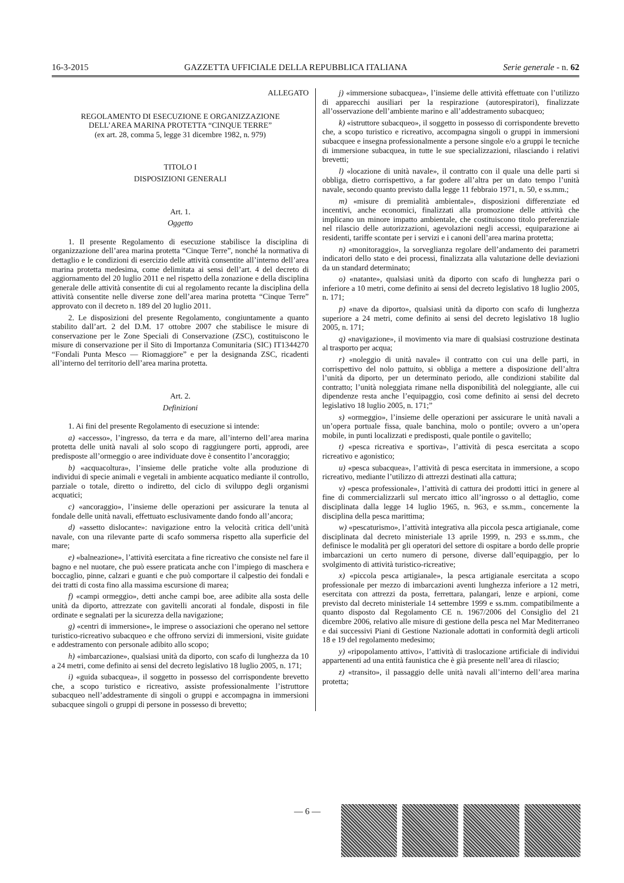16-3-2015 GAZZETTA UFFICIALE DELLA REPUBBLICA ITALIANA Serie generale - n. 62
ALLEGATO
REGOLAMENTO DI ESECUZIONE E ORGANIZZAZIONE
DELL’AREA MARINA PROTETTA “CINQUE TERRE”
(ex art. 28, comma 5, legge 31 dicembre 1982, n. 979)
TITOLO I
DISPOSIZIONI GENERALI
Art. 1.
Oggetto
1. Il presente Regolamento di esecuzione stabilisce la disciplina di organizzazione dell’area marina protetta “Cinque Terre”, nonché la normativa di dettaglio e le condizioni di esercizio delle attività consentite all’interno dell’area marina protetta medesima, come delimitata ai sensi dell’art. 4 del decreto di aggiornamento del 20 luglio 2011 e nel rispetto della zonazione e della disciplina generale delle attività consentite di cui al regolamento recante la disciplina della attività consentite nelle diverse zone dell’area marina protetta “Cinque Terre” approvato con il decreto n. 189 del 20 luglio 2011.
2. Le disposizioni del presente Regolamento, congiuntamente a quanto stabilito dall’art. 2 del D.M. 17 ottobre 2007 che stabilisce le misure di conservazione per le Zone Speciali di Conservazione (ZSC), costituiscono le misure di conservazione per il Sito di Importanza Comunitaria (SIC) IT1344270 “Fondali Punta Mesco — Riomaggiore” e per la designanda ZSC, ricadenti all’interno del territorio dell’area marina protetta.
Art. 2.
Definizioni
1. Ai fini del presente Regolamento di esecuzione si intende:
a) «accesso», l’ingresso, da terra e da mare, all’interno dell’area marina protetta delle unità navali al solo scopo di raggiungere porti, approdi, aree predisposte all’ormeggio o aree individuate dove è consentito l’ancoraggio;
b) «acquacoltura», l’insieme delle pratiche volte alla produzione di individui di specie animali e vegetali in ambiente acquatico mediante il controllo, parziale o totale, diretto o indiretto, del ciclo di sviluppo degli organismi acquatici;
c) «ancoraggio», l’insieme delle operazioni per assicurare la tenuta al fondale delle unità navali, effettuato esclusivamente dando fondo all’ancora;
d) «assetto dislocante»: navigazione entro la velocità critica dell’unità navale, con una rilevante parte di scafo sommersa rispetto alla superficie del mare;
e) «balneazione», l’attività esercitata a fine ricreativo che consiste nel fare il bagno e nel nuotare, che può essere praticata anche con l’impiego di maschera e boccaglio, pinne, calzari e guanti e che può comportare il calpestio dei fondali e dei tratti di costa fino alla massima escursione di marea;
f) «campi ormeggio», detti anche campi boe, aree adibite alla sosta delle unità da diporto, attrezzate con gavitelli ancorati al fondale, disposti in file ordinate e segnalati per la sicurezza della navigazione;
g) «centri di immersione», le imprese o associazioni che operano nel settore turistico-ricreativo subacqueo e che offrono servizi di immersioni, visite guidate e addestramento con personale adibito allo scopo;
h) «imbarcazione», qualsiasi unità da diporto, con scafo di lunghezza da 10 a 24 metri, come definito ai sensi del decreto legislativo 18 luglio 2005, n. 171;
i) «guida subacquea», il soggetto in possesso del corrispondente brevetto che, a scopo turistico e ricreativo, assiste professionalmente l’istruttore subacqueo nell’addestramente di singoli o gruppi e accompagna in immersioni subacquee singoli o gruppi di persone in possesso di brevetto;
j) «immersione subacquea», l’insieme delle attività effettuate con l’utilizzo di apparecchi ausiliari per la respirazione (autorespiratori), finalizzate all’osservazione dell’ambiente marino e all’addestramento subacqueo;
k) «istruttore subacqueo», il soggetto in possesso di corrispondente brevetto che, a scopo turistico e ricreativo, accompagna singoli o gruppi in immersioni subacquee e insegna professionalmente a persone singole e/o a gruppi le tecniche di immersione subacquea, in tutte le sue specializzazioni, rilasciando i relativi brevetti;
l) «locazione di unità navale», il contratto con il quale una delle parti si obbliga, dietro corrispettivo, a far godere all’altra per un dato tempo l’unità navale, secondo quanto previsto dalla legge 11 febbraio 1971, n. 50, e ss.mm.;
m) «misure di premialità ambientale», disposizioni differenziate ed incentivi, anche economici, finalizzati alla promozione delle attività che implicano un minore impatto ambientale, che costituiscono titolo preferenziale nel rilascio delle autorizzazioni, agevolazioni negli accessi, equiparazione ai residenti, tariffe scontate per i servizi e i canoni dell’area marina protetta;
n) «monitoraggio», la sorveglianza regolare dell’andamento dei parametri indicatori dello stato e dei processi, finalizzata alla valutazione delle deviazioni da un standard determinato;
o) «natante», qualsiasi unità da diporto con scafo di lunghezza pari o inferiore a 10 metri, come definito ai sensi del decreto legislativo 18 luglio 2005, n. 171;
p) «nave da diporto», qualsiasi unità da diporto con scafo di lunghezza superiore a 24 metri, come definito ai sensi del decreto legislativo 18 luglio 2005, n. 171;
q) «navigazione», il movimento via mare di qualsiasi costruzione destinata al trasporto per acqua;
r) «noleggio di unità navale» il contratto con cui una delle parti, in corrispettivo del nolo pattuito, si obbliga a mettere a disposizione dell’altra l’unità da diporto, per un determinato periodo, alle condizioni stabilite dal contratto; l’unità noleggiata rimane nella disponibilità del noleggiante, alle cui dipendenze resta anche l’equipaggio, così come definito ai sensi del decreto legislativo 18 luglio 2005, n. 171;”
s) «ormeggio», l’insieme delle operazioni per assicurare le unità navali a un’opera portuale fissa, quale banchina, molo o pontile; ovvero a un’opera mobile, in punti localizzati e predisposti, quale pontile o gavitello;
t) «pesca ricreativa e sportiva», l’attività di pesca esercitata a scopo ricreativo e agonistico;
u) «pesca subacquea», l’attività di pesca esercitata in immersione, a scopo ricreativo, mediante l’utilizzo di attrezzi destinati alla cattura;
v) «pesca professionale», l’attività di cattura dei prodotti ittici in genere al fine di commercializzarli sul mercato ittico all’ingrosso o al dettaglio, come disciplinata dalla legge 14 luglio 1965, n. 963, e ss.mm., concernente la disciplina della pesca marittima;
w) «pescaturismo», l’attività integrativa alla piccola pesca artigianale, come disciplinata dal decreto ministeriale 13 aprile 1999, n. 293 e ss.mm., che definisce le modalità per gli operatori del settore di ospitare a bordo delle proprie imbarcazioni un certo numero di persone, diverse dall’equipaggio, per lo svolgimento di attività turistico-ricreative;
x) «piccola pesca artigianale», la pesca artigianale esercitata a scopo professionale per mezzo di imbarcazioni aventi lunghezza inferiore a 12 metri, esercitata con attrezzi da posta, ferrettara, palangari, lenze e arpioni, come previsto dal decreto ministeriale 14 settembre 1999 e ss.mm. compatibilmente a quanto disposto dal Regolamento CE n. 1967/2006 del Consiglio del 21 dicembre 2006, relativo alle misure di gestione della pesca nel Mar Mediterraneo e dai successivi Piani di Gestione Nazionale adottati in conformità degli articoli 18 e 19 del regolamento medesimo;
y) «ripopolamento attivo», l’attività di traslocazione artificiale di individui appartenenti ad una entità faunistica che è già presente nell’area di rilascio;
z) «transito», il passaggio delle unità navali all’interno dell’area marina protetta;
— 6 —